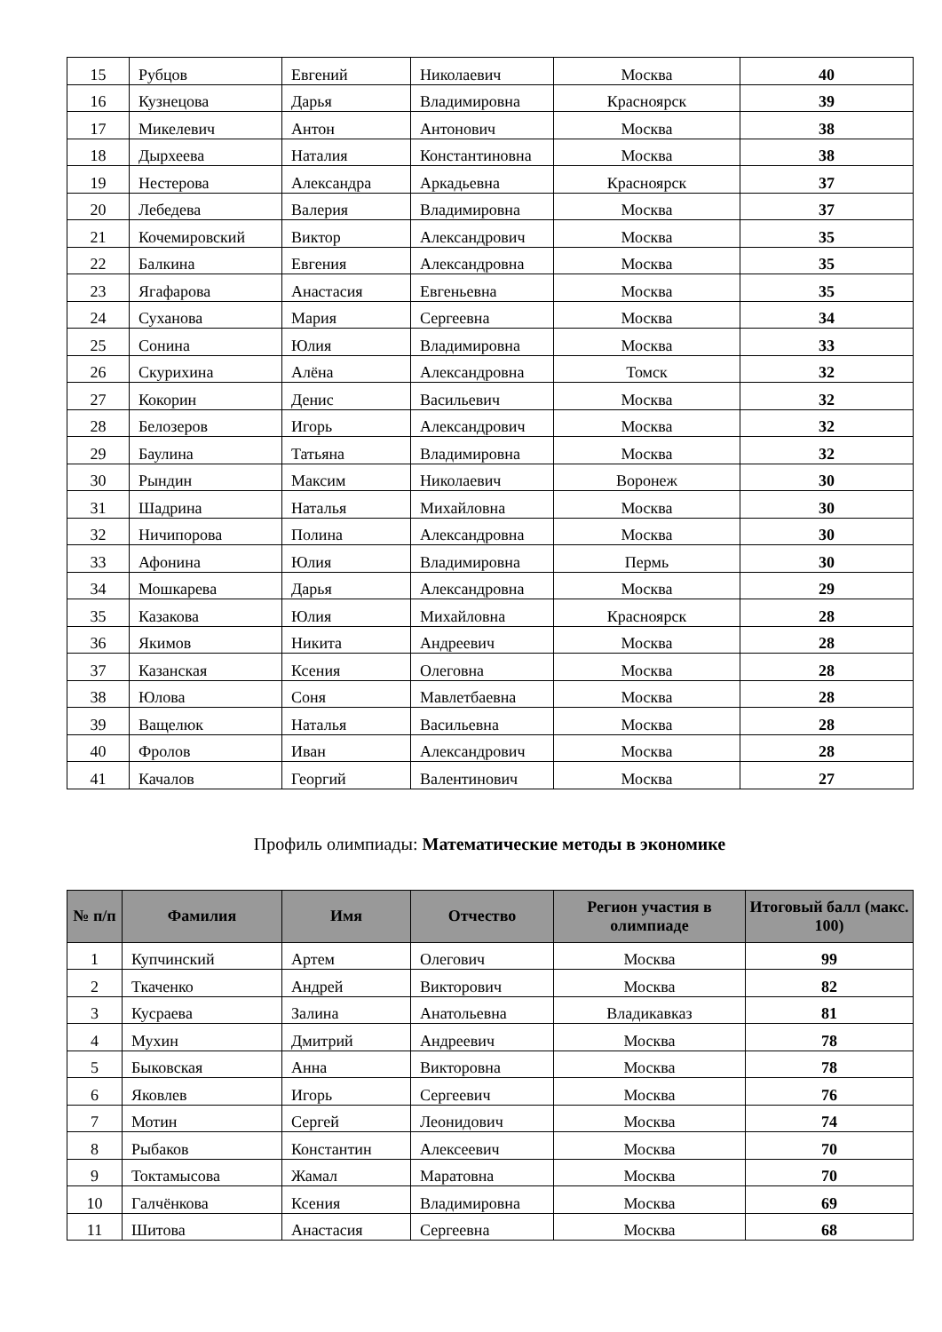| 15 | Рубцов | Евгений | Николаевич | Москва | 40 |
| 16 | Кузнецова | Дарья | Владимировна | Красноярск | 39 |
| 17 | Микелевич | Антон | Антонович | Москва | 38 |
| 18 | Дырхеева | Наталия | Константиновна | Москва | 38 |
| 19 | Нестерова | Александра | Аркадьевна | Красноярск | 37 |
| 20 | Лебедева | Валерия | Владимировна | Москва | 37 |
| 21 | Кочемировский | Виктор | Александрович | Москва | 35 |
| 22 | Балкина | Евгения | Александровна | Москва | 35 |
| 23 | Ягафарова | Анастасия | Евгеньевна | Москва | 35 |
| 24 | Суханова | Мария | Сергеевна | Москва | 34 |
| 25 | Сонина | Юлия | Владимировна | Москва | 33 |
| 26 | Скурихина | Алёна | Александровна | Томск | 32 |
| 27 | Кокорин | Денис | Васильевич | Москва | 32 |
| 28 | Белозеров | Игорь | Александрович | Москва | 32 |
| 29 | Баулина | Татьяна | Владимировна | Москва | 32 |
| 30 | Рындин | Максим | Николаевич | Воронеж | 30 |
| 31 | Шадрина | Наталья | Михайловна | Москва | 30 |
| 32 | Ничипорова | Полина | Александровна | Москва | 30 |
| 33 | Афонина | Юлия | Владимировна | Пермь | 30 |
| 34 | Мошкарева | Дарья | Александровна | Москва | 29 |
| 35 | Казакова | Юлия | Михайловна | Красноярск | 28 |
| 36 | Якимов | Никита | Андреевич | Москва | 28 |
| 37 | Казанская | Ксения | Олеговна | Москва | 28 |
| 38 | Юлова | Соня | Мавлетбаевна | Москва | 28 |
| 39 | Ващелюк | Наталья | Васильевна | Москва | 28 |
| 40 | Фролов | Иван | Александрович | Москва | 28 |
| 41 | Качалов | Георгий | Валентинович | Москва | 27 |
Профиль олимпиады: Математические методы в экономике
| № п/п | Фамилия | Имя | Отчество | Регион участия в олимпиаде | Итоговый балл (макс. 100) |
| --- | --- | --- | --- | --- | --- |
| 1 | Купчинский | Артем | Олегович | Москва | 99 |
| 2 | Ткаченко | Андрей | Викторович | Москва | 82 |
| 3 | Кусраева | Залина | Анатольевна | Владикавказ | 81 |
| 4 | Мухин | Дмитрий | Андреевич | Москва | 78 |
| 5 | Быковская | Анна | Викторовна | Москва | 78 |
| 6 | Яковлев | Игорь | Сергеевич | Москва | 76 |
| 7 | Мотин | Сергей | Леонидович | Москва | 74 |
| 8 | Рыбаков | Константин | Алексеевич | Москва | 70 |
| 9 | Токтамысова | Жамал | Маратовна | Москва | 70 |
| 10 | Галчёнкова | Ксения | Владимировна | Москва | 69 |
| 11 | Шитова | Анастасия | Сергеевна | Москва | 68 |